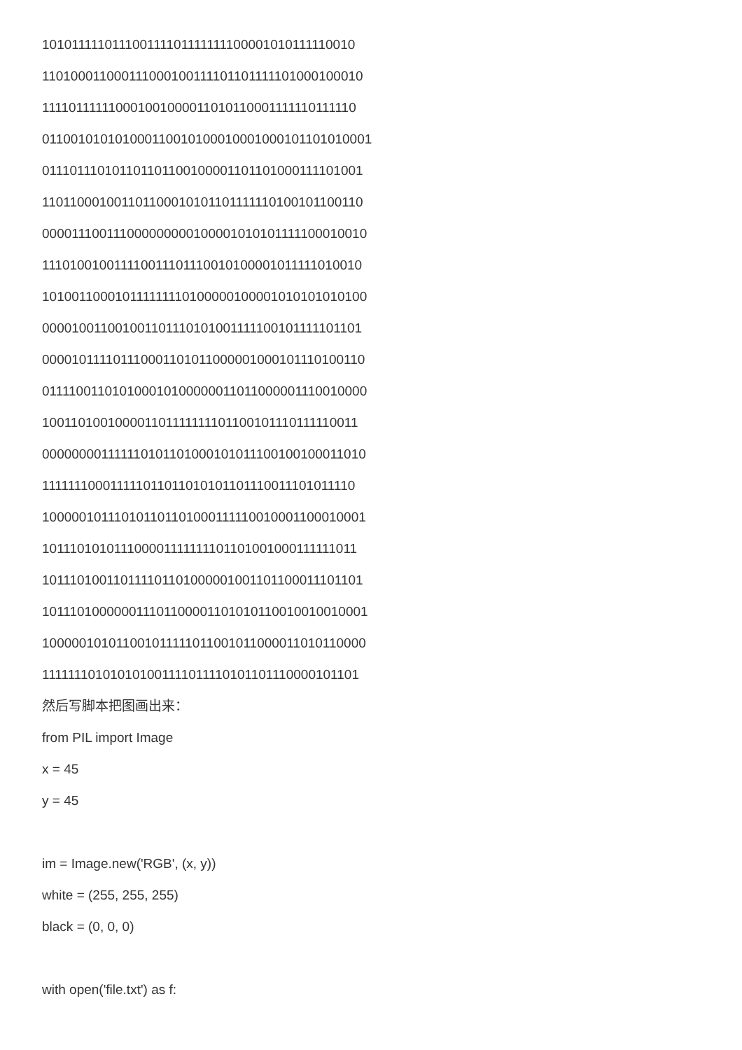101011111011100111101111111100001010111110010
110100011000111000100111101101111101000100010
111101111110001001000011010110001111110111110
011001010101000110010100010001000101101010001
011101110101101101100100001101101000111101001
110110001001101100010101101111110100101100110
000011100111000000000100001010101111100010010
111010010011110011101110010100001011111010010
101001100010111111110100000100001010101010100
000010011001001101110101001111100101111101101
000010111101110001101011000001000101110100110
011110011010100010100000011011000001110010000
100110100100001101111111101100101110111110011
000000001111110101101000101011100100100011010
111111100011111011011010101101110011101011110
100000101110101101101000111110010001100010001
101110101011100001111111101101001000111111011
101110100110111101101000001001101100011101101
101110100000011101100001101010110010010010001
100000101011001011111011001011000011010110000
111111101010101001111011110101101110000101101
然后写脚本把图画出来：
from PIL import Image
x = 45
y = 45
im = Image.new('RGB', (x, y))
white = (255, 255, 255)
black = (0, 0, 0)
with open('file.txt') as f: